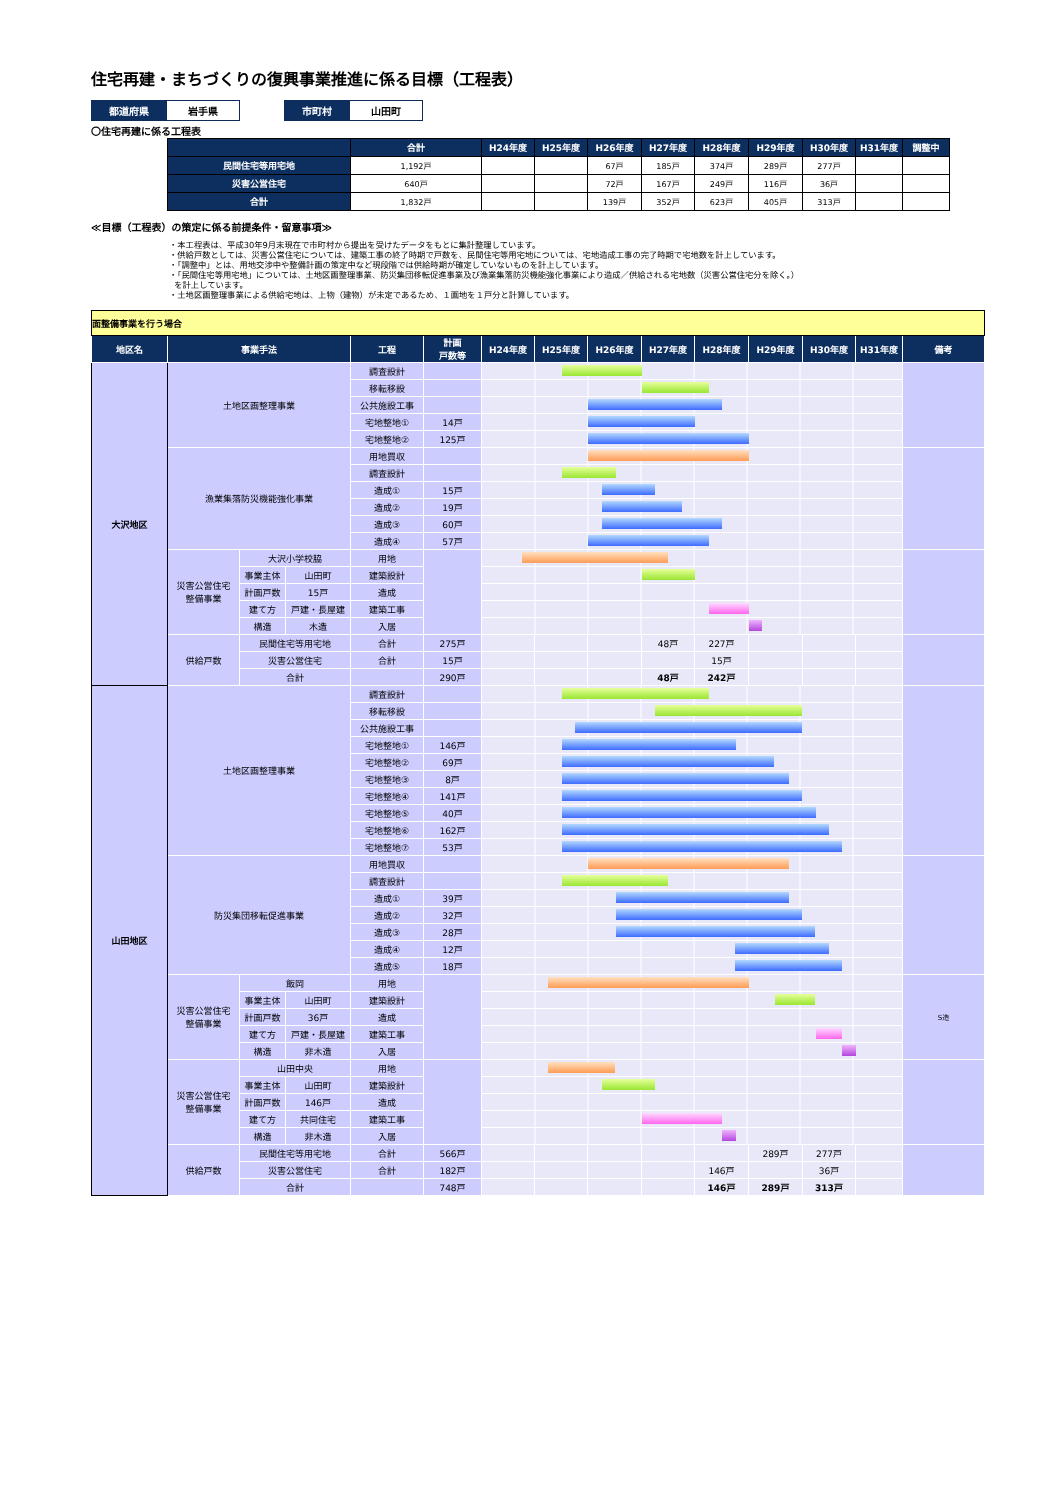住宅再建・まちづくりの復興事業推進に係る目標（工程表）
| 都道府県 | 岩手県 |
| 市町村 | 山田町 |
〇住宅再建に係る工程表
| | 合計 | H24年度 | H25年度 | H26年度 | H27年度 | H28年度 | H29年度 | H30年度 | H31年度 | 調整中 |
| --- | --- | --- | --- | --- | --- | --- | --- | --- | --- | --- |
| 民間住宅等用宅地 | 1,192戸 | | | 67戸 | 185戸 | 374戸 | 289戸 | 277戸 | | |
| 災害公営住宅 | 640戸 | | | 72戸 | 167戸 | 249戸 | 116戸 | 36戸 | | |
| 合計 | 1,832戸 | | | 139戸 | 352戸 | 623戸 | 405戸 | 313戸 | | |
≪目標（工程表）の策定に係る前提条件・留意事項≫
・本工程表は、平成30年9月末現在で市町村から提出を受けたデータをもとに集計整理しています。
・供給戸数としては、災害公営住宅については、建築工事の終了時期で戸数を、民間住宅等用宅地については、宅地造成工事の完了時期で宅地数を計上しています。
・「調整中」とは、用地交渉中や整備計画の策定中など現段階では供給時期が確定していないものを計上しています。
・「民間住宅等用宅地」については、土地区画整理事業、防災集団移転促進事業及び漁業集落防災機能強化事業により造成／供給される宅地数（災害公営住宅分を除く。）
を計上しています。
・土地区画整理事業による供給宅地は、上物（建物）が未定であるため、１画地を１戸分と計算しています。
| 面整備事業を行う場合 | | | | | | | | | | | | | | |
| 地区名 | 事業手法 | | | 工程 | 計画 戸数等 | H24年度 | H25年度 | H26年度 | H27年度 | H28年度 | H29年度 | H30年度 | H31年度 | 備考 |
| 大沢地区 | 土地区画整理事業 | | | 調査設計 | | | | | | | | | | |
| | | | | 移転移設 | | | | | | | | | | |
| | | | | 公共施設工事 | | | | | | | | | | |
| | | | | 宅地整地① | 14戸 | | | | | | | | | |
| | | | | 宅地整地② | 125戸 | | | | | | | | | |
| | 漁業集落防災機能強化事業 | | | 用地買収 | | | | | | | | | | |
| | | | | 調査設計 | | | | | | | | | | |
| | | | | 造成① | 15戸 | | | | | | | | | |
| | | | | 造成② | 19戸 | | | | | | | | | |
| | | | | 造成③ | 60戸 | | | | | | | | | |
| | | | | 造成④ | 57戸 | | | | | | | | | |
| | 災害公営住宅 整備事業 | 大沢小学校脇 | | 用地 | | | | | | | | | | |
| | | 事業主体 | 山田町 | 建築設計 | | | | | | | | | | |
| | | 計画戸数 | 15戸 | 造成 | | | | | | | | | | |
| | | 建て方 | 戸建・長屋建 | 建築工事 | | | | | | | | | | |
| | | 構造 | 木造 | 入居 | | | | | | | | | | |
| | 供給戸数 | 民間住宅等用宅地 | | 合計 | 275戸 | | | | 48戸 | 227戸 | | | | |
| | | 災害公営住宅 | | 合計 | 15戸 | | | | | 15戸 | | | | |
| | | 合計 | | | 290戸 | | | | 48戸 | 242戸 | | | | |
| 山田地区 | 土地区画整理事業 | | | 調査設計 | | | | | | | | | | |
| | | | | 移転移設 | | | | | | | | | | |
| | | | | 公共施設工事 | | | | | | | | | | |
| | | | | 宅地整地① | 146戸 | | | | | | | | | |
| | | | | 宅地整地② | 69戸 | | | | | | | | | |
| | | | | 宅地整地③ | 8戸 | | | | | | | | | |
| | | | | 宅地整地④ | 141戸 | | | | | | | | | |
| | | | | 宅地整地⑤ | 40戸 | | | | | | | | | |
| | | | | 宅地整地⑥ | 162戸 | | | | | | | | | |
| | | | | 宅地整地⑦ | 53戸 | | | | | | | | | |
| | 防災集団移転促進事業 | | | 用地買収 | | | | | | | | | | |
| | | | | 調査設計 | | | | | | | | | | |
| | | | | 造成① | 39戸 | | | | | | | | | |
| | | | | 造成② | 32戸 | | | | | | | | | |
| | | | | 造成③ | 28戸 | | | | | | | | | |
| | | | | 造成④ | 12戸 | | | | | | | | | |
| | | | | 造成⑤ | 18戸 | | | | | | | | | |
| | 災害公営住宅 整備事業 | 飯岡 | | 用地 | | | | | | | | | | S造 |
| | | 事業主体 | 山田町 | 建築設計 | | | | | | | | | | |
| | | 計画戸数 | 36戸 | 造成 | | | | | | | | | | |
| | | 建て方 | 戸建・長屋建 | 建築工事 | | | | | | | | | | |
| | | 構造 | 非木造 | 入居 | | | | | | | | | | |
| | 災害公営住宅 整備事業 | 山田中央 | | 用地 | | | | | | | | | | |
| | | 事業主体 | 山田町 | 建築設計 | | | | | | | | | | |
| | | 計画戸数 | 146戸 | 造成 | | | | | | | | | | |
| | | 建て方 | 共同住宅 | 建築工事 | | | | | | | | | | |
| | | 構造 | 非木造 | 入居 | | | | | | | | | | |
| | 供給戸数 | 民間住宅等用宅地 | | 合計 | 566戸 | | | | | | 289戸 | 277戸 | | |
| | | 災害公営住宅 | | 合計 | 182戸 | | | | | 146戸 | | 36戸 | | |
| | | 合計 | | | 748戸 | | | | | 146戸 | 289戸 | 313戸 | | |